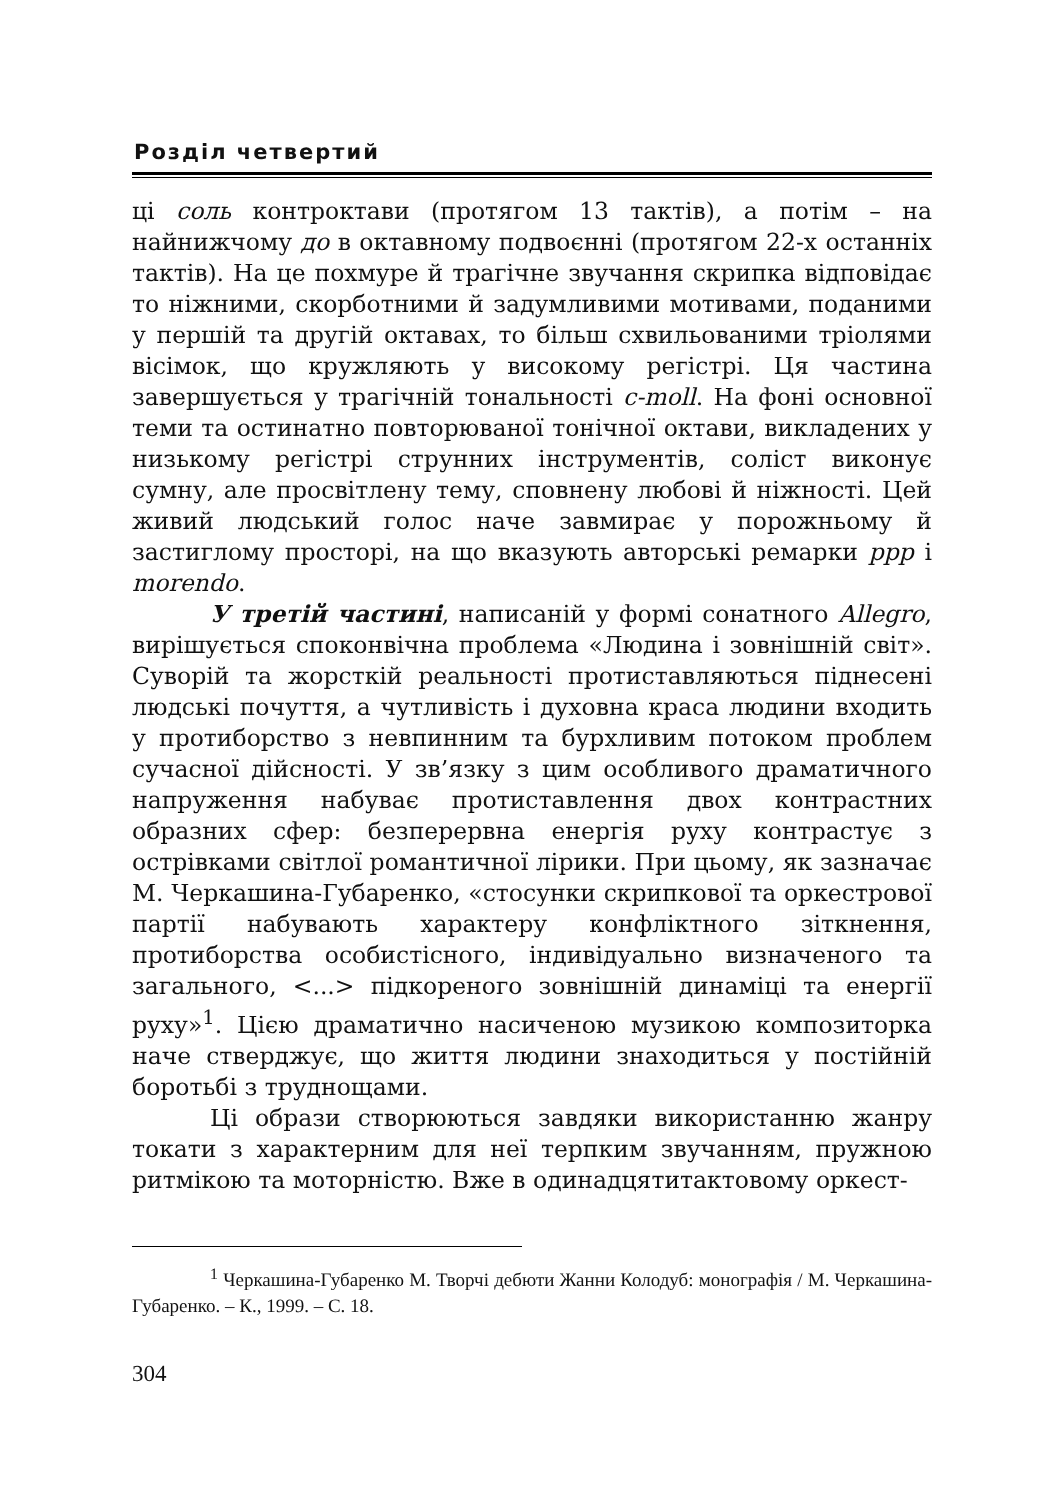Розділ четвертий
ці соль контроктави (протягом 13 тактів), а потім – на найнижчому до в октавному подвоєнні (протягом 22-х останніх тактів). На це похмуре й трагічне звучання скрипка відповідає то ніжними, скорботними й задумливими мотивами, поданими у першій та другій октавах, то більш схвильованими тріолями вісімок, що кружляють у високому регістрі. Ця частина завершується у трагічній тональності c-moll. На фоні основної теми та остинатно повторюваної тонічної октави, викладених у низькому регістрі струнних інструментів, соліст виконує сумну, але просвітлену тему, сповнену любові й ніжності. Цей живий людський голос наче завмирає у порожньому й застиглому просторі, на що вказують авторські ремарки ppp і morendo.
У третій частині, написаній у формі сонатного Allegro, вирішується споконвічна проблема «Людина і зовнішній світ». Суворій та жорсткій реальності протиставляються піднесені людські почуття, а чутливість і духовна краса людини входить у протиборство з невпинним та бурхливим потоком проблем сучасної дійсності. У зв’язку з цим особливого драматичного напруження набуває протиставлення двох контрастних образних сфер: безперервна енергія руху контрастує з острівками світлої романтичної лірики. При цьому, як зазначає М. Черкашина-Губаренко, «стосунки скрипкової та оркестрової партії набувають характеру конфліктного зіткнення, протиборства особистісного, індивідуально визначеного та загального, <...> підкореного зовнішній динаміці та енергії руху»<sup>1</sup>. Цією драматично насиченою музикою композиторка наче стверджує, що життя людини знаходиться у постійній боротьбі з труднощами.
Ці образи створюються завдяки використанню жанру токати з характерним для неї терпким звучанням, пружною ритмікою та моторністю. Вже в одинадцятитактовому оркест-
<sup>1</sup> Черкашина-Губаренко М. Творчі дебюти Жанни Колодуб: монографія / М. Черкашина-Губаренко. – К., 1999. – С. 18.
304